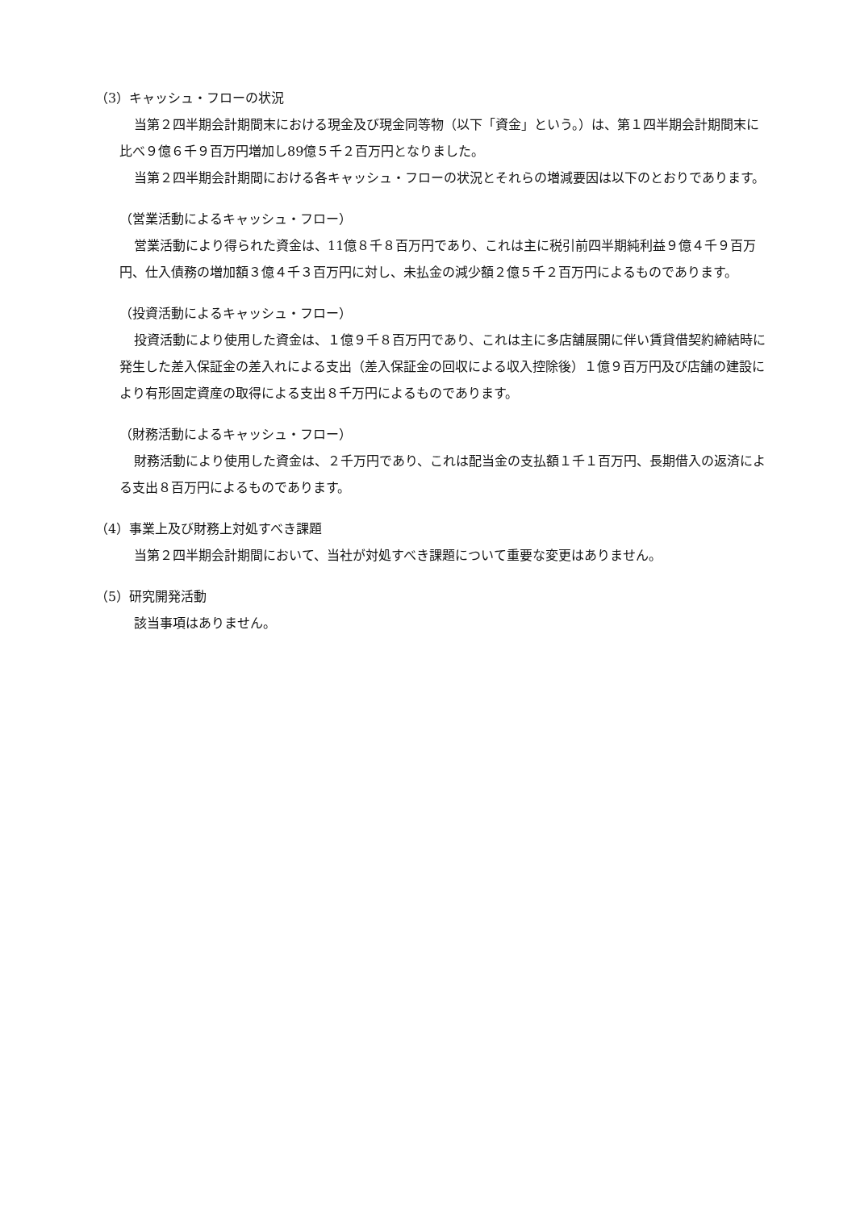（3）キャッシュ・フローの状況
当第２四半期会計期間末における現金及び現金同等物（以下「資金」という。）は、第１四半期会計期間末に比べ９億６千９百万円増加し89億５千２百万円となりました。
当第２四半期会計期間における各キャッシュ・フローの状況とそれらの増減要因は以下のとおりであります。
（営業活動によるキャッシュ・フロー）
営業活動により得られた資金は、11億８千８百万円であり、これは主に税引前四半期純利益９億４千９百万円、仕入債務の増加額３億４千３百万円に対し、未払金の減少額２億５千２百万円によるものであります。
（投資活動によるキャッシュ・フロー）
投資活動により使用した資金は、１億９千８百万円であり、これは主に多店舗展開に伴い賃貸借契約締結時に発生した差入保証金の差入れによる支出（差入保証金の回収による収入控除後）１億９百万円及び店舗の建設により有形固定資産の取得による支出８千万円によるものであります。
（財務活動によるキャッシュ・フロー）
財務活動により使用した資金は、２千万円であり、これは配当金の支払額１千１百万円、長期借入の返済による支出８百万円によるものであります。
（4）事業上及び財務上対処すべき課題
当第２四半期会計期間において、当社が対処すべき課題について重要な変更はありません。
（5）研究開発活動
該当事項はありません。